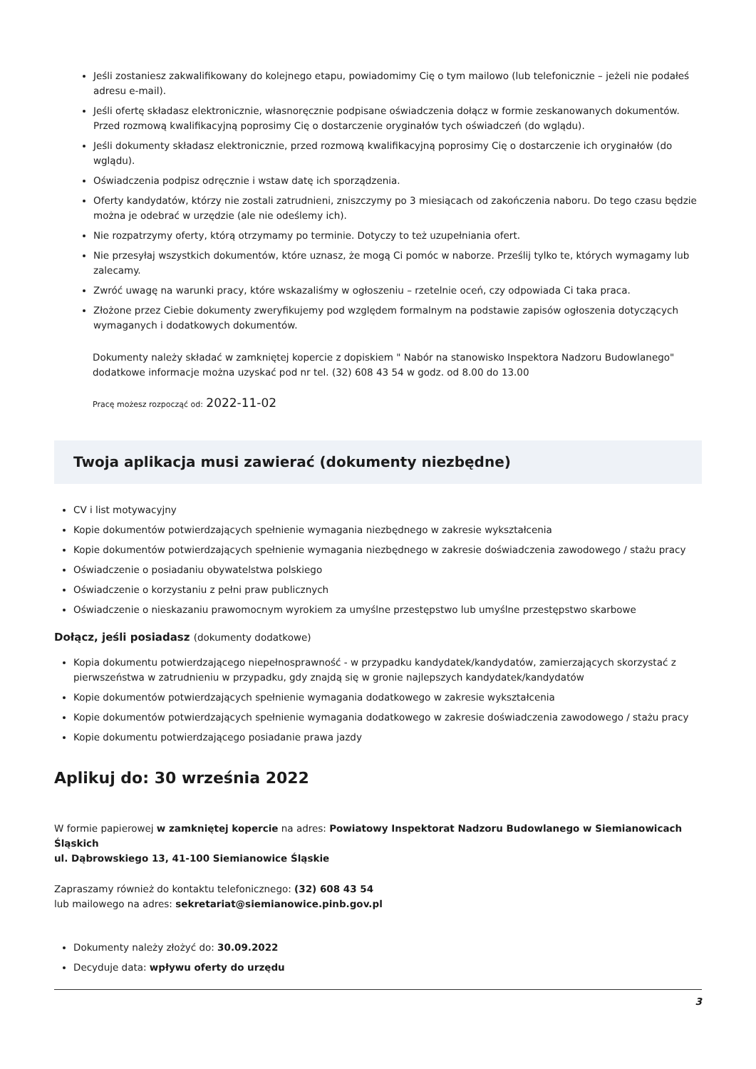Jeśli zostaniesz zakwalifikowany do kolejnego etapu, powiadomimy Cię o tym mailowo (lub telefonicznie – jeżeli nie podałeś adresu e-mail).
Jeśli ofertę składasz elektronicznie, własnoręcznie podpisane oświadczenia dołącz w formie zeskanowanych dokumentów. Przed rozmową kwalifikacyjną poprosimy Cię o dostarczenie oryginałów tych oświadczeń (do wglądu).
Jeśli dokumenty składasz elektronicznie, przed rozmową kwalifikacyjną poprosimy Cię o dostarczenie ich oryginałów (do wglądu).
Oświadczenia podpisz odręcznie i wstaw datę ich sporządzenia.
Oferty kandydatów, którzy nie zostali zatrudnieni, zniszczymy po 3 miesiącach od zakończenia naboru. Do tego czasu będzie można je odebrać w urzędzie (ale nie odeślemy ich).
Nie rozpatrzymy oferty, którą otrzymamy po terminie. Dotyczy to też uzupełniania ofert.
Nie przesyłaj wszystkich dokumentów, które uznasz, że mogą Ci pomóc w naborze. Prześlij tylko te, których wymagamy lub zalecamy.
Zwróć uwagę na warunki pracy, które wskazaliśmy w ogłoszeniu – rzetelnie oceń, czy odpowiada Ci taka praca.
Złożone przez Ciebie dokumenty zweryfikujemy pod względem formalnym na podstawie zapisów ogłoszenia dotyczących wymaganych i dodatkowych dokumentów.
Dokumenty należy składać w zamkniętej kopercie z dopiskiem " Nabór na stanowisko Inspektora Nadzoru Budowlanego" dodatkowe informacje można uzyskać pod nr tel. (32) 608 43 54 w godz. od 8.00 do 13.00
Pracę możesz rozpocząć od: 2022-11-02
Twoja aplikacja musi zawierać (dokumenty niezbędne)
CV i list motywacyjny
Kopie dokumentów potwierdzających spełnienie wymagania niezbędnego w zakresie wykształcenia
Kopie dokumentów potwierdzających spełnienie wymagania niezbędnego w zakresie doświadczenia zawodowego / stażu pracy
Oświadczenie o posiadaniu obywatelstwa polskiego
Oświadczenie o korzystaniu z pełni praw publicznych
Oświadczenie o nieskazaniu prawomocnym wyrokiem za umyślne przestępstwo lub umyślne przestępstwo skarbowe
Dołącz, jeśli posiadasz (dokumenty dodatkowe)
Kopia dokumentu potwierdzającego niepełnosprawność - w przypadku kandydatek/kandydatów, zamierzających skorzystać z pierwszeństwa w zatrudnieniu w przypadku, gdy znajdą się w gronie najlepszych kandydatek/kandydatów
Kopie dokumentów potwierdzających spełnienie wymagania dodatkowego w zakresie wykształcenia
Kopie dokumentów potwierdzających spełnienie wymagania dodatkowego w zakresie doświadczenia zawodowego / stażu pracy
Kopie dokumentu potwierdzającego posiadanie prawa jazdy
Aplikuj do: 30 września 2022
W formie papierowej w zamkniętej kopercie na adres: Powiatowy Inspektorat Nadzoru Budowlanego w Siemianowicach Śląskich
ul. Dąbrowskiego 13, 41-100 Siemianowice Śląskie
Zapraszamy również do kontaktu telefonicznego: (32) 608 43 54
lub mailowego na adres: sekretariat@siemianowice.pinb.gov.pl
Dokumenty należy złożyć do: 30.09.2022
Decyduje data: wpływu oferty do urzędu
3